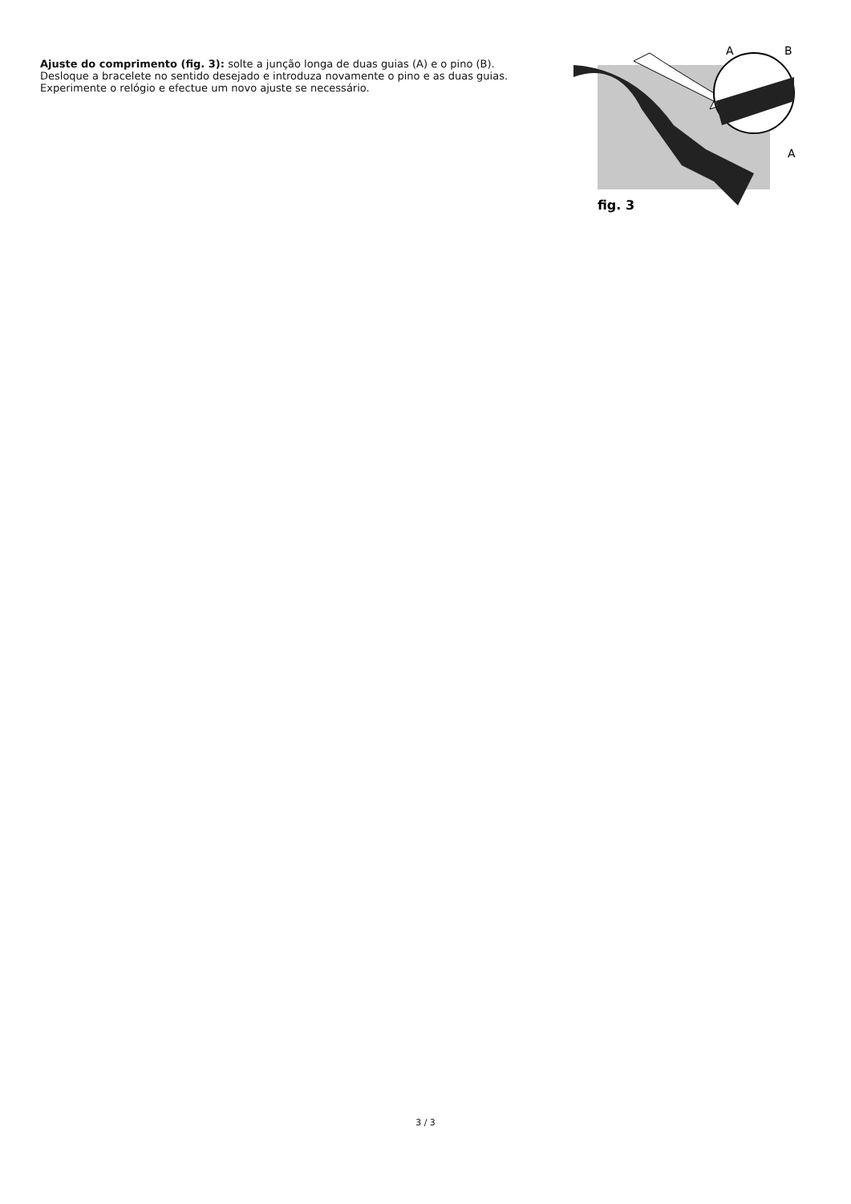Ajuste do comprimento (fig. 3): solte a junção longa de duas guias (A) e o pino (B). Desloque a bracelete no sentido desejado e introduza novamente o pino e as duas guias. Experimente o relógio e efectue um novo ajuste se necessário.
A
B
A
fig. 3
3 / 3